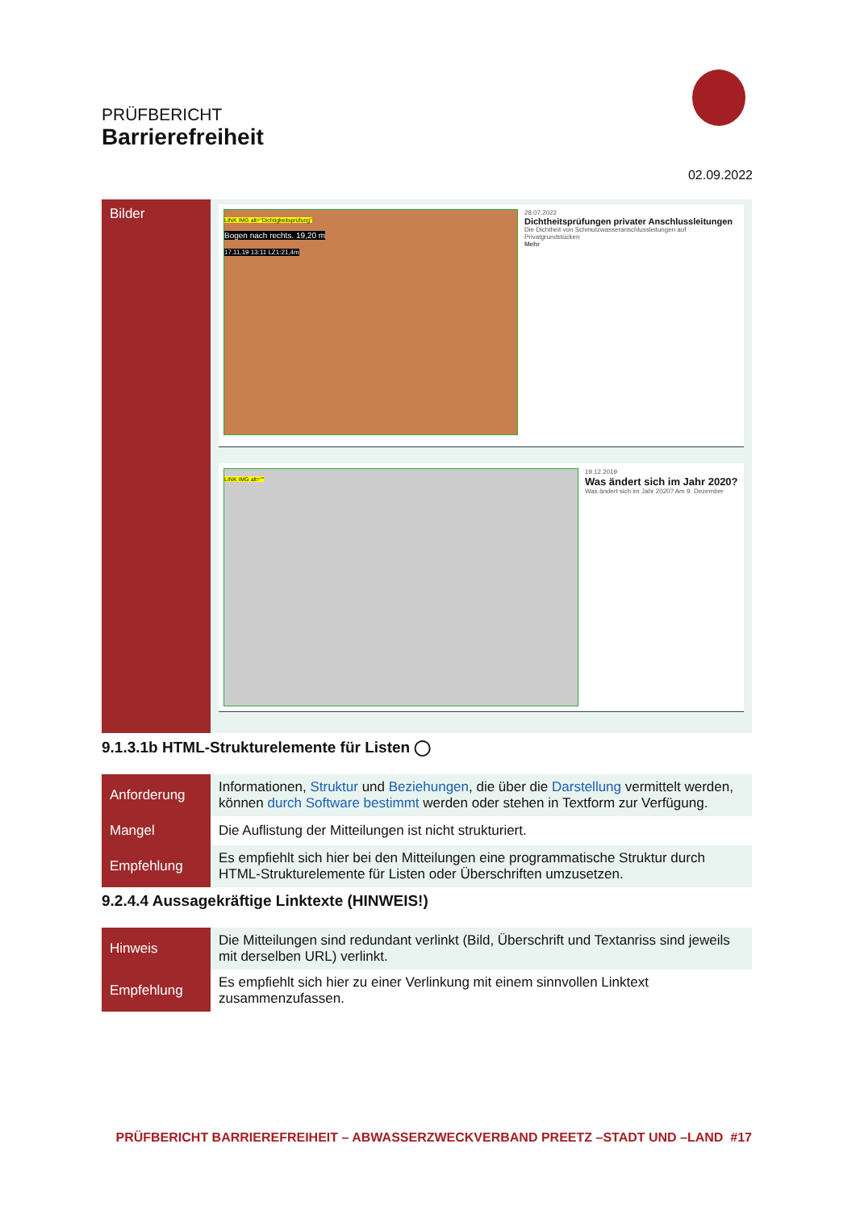PRÜFBERICHT
Barrierefreiheit
02.09.2022
| Bilder | LINK IMG alt="Dichtigkeitsprüfung" Bogen nach rechts. 19,20 m 17.11.19 13:11 LZ1:21,4m 28.07.2022 Dichtheitsprüfungen privater Anschlussleitungen Die Dichtheit von Schmutzwasseranschlussleitungen auf Privatgrundstücken Mehr LINK IMG alt="" 19.12.2019 Was ändert sich im Jahr 2020? Was ändert sich im Jahr 2020? Am 9. Dezember |
9.1.3.1b HTML-Strukturelemente für Listen ◯
| Anforderung | Informationen, Struktur und Beziehungen , die über die Darstellung vermittelt werden, können durch Software bestimmt werden oder stehen in Textform zur Verfügung. |
| Mangel | Die Auflistung der Mitteilungen ist nicht strukturiert. |
| Empfehlung | Es empfiehlt sich hier bei den Mitteilungen eine programmatische Struktur durch HTML-Strukturelemente für Listen oder Überschriften umzusetzen. |
9.2.4.4 Aussagekräftige Linktexte (HINWEIS!)
| Hinweis | Die Mitteilungen sind redundant verlinkt (Bild, Überschrift und Textanriss sind jeweils mit derselben URL) verlinkt. |
| Empfehlung | Es empfiehlt sich hier zu einer Verlinkung mit einem sinnvollen Linktext zusammenzufassen. |
PRÜFBERICHT BARRIEREFREIHEIT – ABWASSERZWECKVERBAND PREETZ –STADT UND –LAND #17